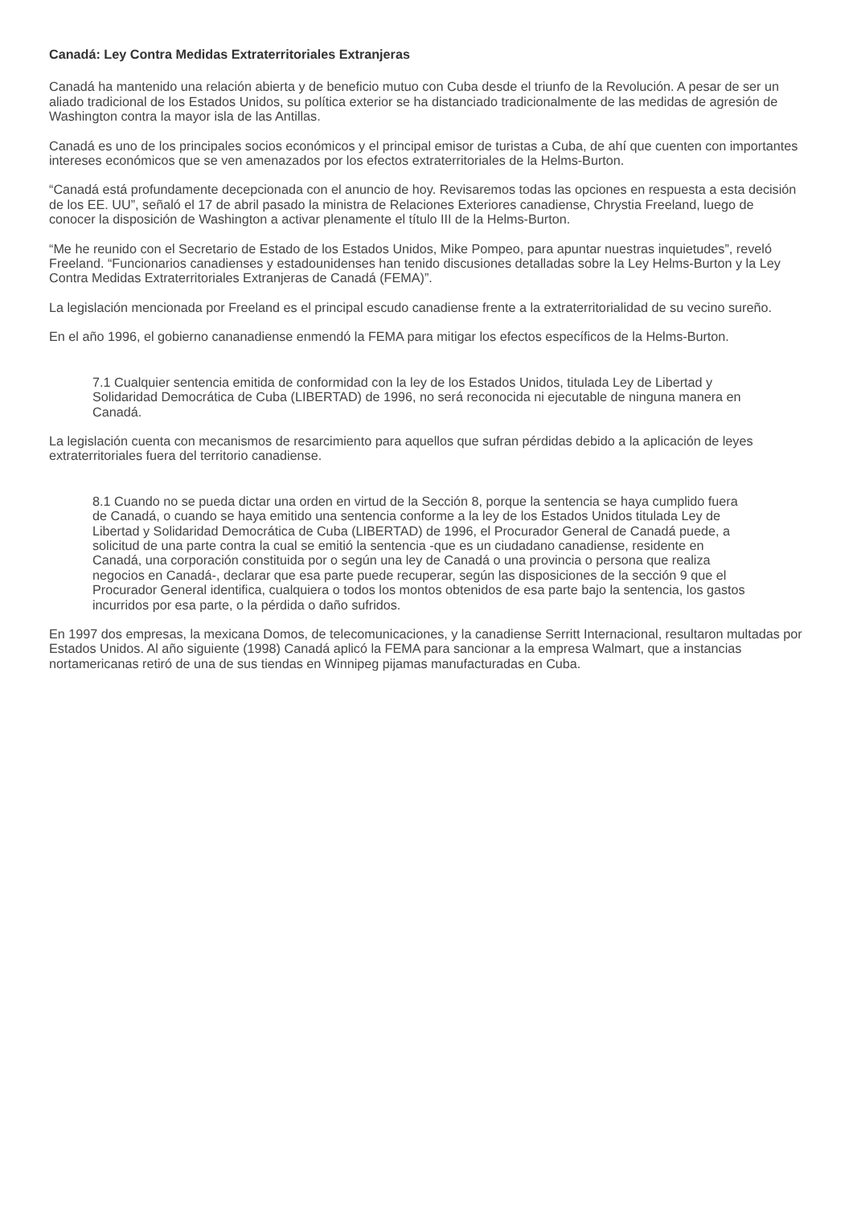Canadá: Ley Contra Medidas Extraterritoriales Extranjeras
Canadá ha mantenido una relación abierta y de beneficio mutuo con Cuba desde el triunfo de la Revolución. A pesar de ser un aliado tradicional de los Estados Unidos, su política exterior se ha distanciado tradicionalmente de las medidas de agresión de Washington contra la mayor isla de las Antillas.
Canadá es uno de los principales socios económicos y el principal emisor de turistas a Cuba, de ahí que cuenten con importantes intereses económicos que se ven amenazados por los efectos extraterritoriales de la Helms-Burton.
“Canadá está profundamente decepcionada con el anuncio de hoy. Revisaremos todas las opciones en respuesta a esta decisión de los EE. UU”, señaló el 17 de abril pasado la ministra de Relaciones Exteriores canadiense, Chrystia Freeland, luego de conocer la disposición de Washington a activar plenamente el título III de la Helms-Burton.
“Me he reunido con el Secretario de Estado de los Estados Unidos, Mike Pompeo, para apuntar nuestras inquietudes”, reveló Freeland. “Funcionarios canadienses y estadounidenses han tenido discusiones detalladas sobre la Ley Helms-Burton y la Ley Contra Medidas Extraterritoriales Extranjeras de Canadá (FEMA)”.
La legislación mencionada por Freeland es el principal escudo canadiense frente a la extraterritorialidad de su vecino sureño.
En el año 1996, el gobierno cananadiense enmendó la FEMA para mitigar los efectos específicos de la Helms-Burton.
7.1 Cualquier sentencia emitida de conformidad con la ley de los Estados Unidos, titulada Ley de Libertad y Solidaridad Democrática de Cuba (LIBERTAD) de 1996, no será reconocida ni ejecutable de ninguna manera en Canadá.
La legislación cuenta con mecanismos de resarcimiento para aquellos que sufran pérdidas debido a la aplicación de leyes extraterritoriales fuera del territorio canadiense.
8.1 Cuando no se pueda dictar una orden en virtud de la Sección 8, porque la sentencia se haya cumplido fuera de Canadá, o cuando se haya emitido una sentencia conforme a la ley de los Estados Unidos titulada Ley de Libertad y Solidaridad Democrática de Cuba (LIBERTAD) de 1996, el Procurador General de Canadá puede, a solicitud de una parte contra la cual se emitió la sentencia -que es un ciudadano canadiense, residente en Canadá, una corporación constituida por o según una ley de Canadá o una provincia o persona que realiza negocios en Canadá-, declarar que esa parte puede recuperar, según las disposiciones de la sección 9 que el Procurador General identifica, cualquiera o todos los montos obtenidos de esa parte bajo la sentencia, los gastos incurridos por esa parte, o la pérdida o daño sufridos.
En 1997 dos empresas, la mexicana Domos, de telecomunicaciones, y la canadiense Serritt Internacional, resultaron multadas por Estados Unidos. Al año siguiente (1998) Canadá aplicó la FEMA para sancionar a la empresa Walmart, que a instancias nortamericanas retiró de una de sus tiendas en Winnipeg pijamas manufacturadas en Cuba.